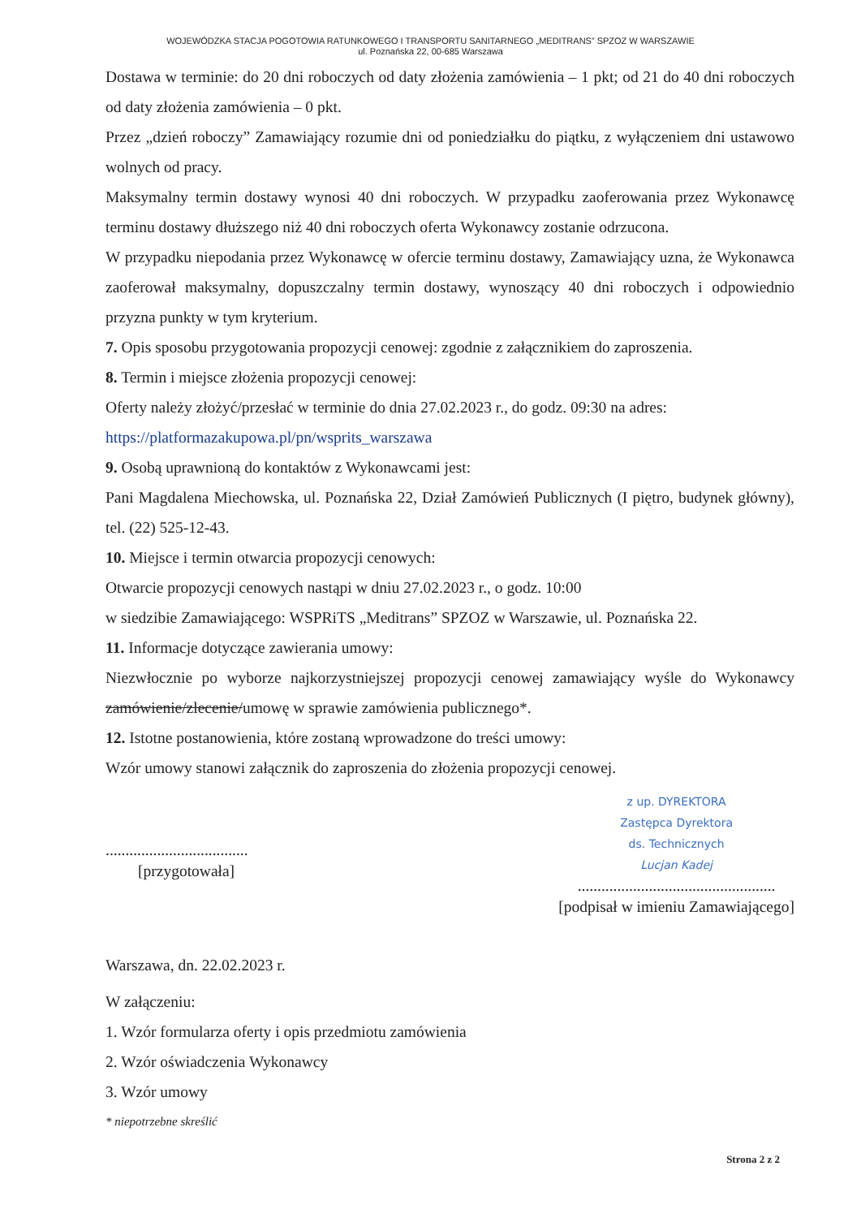WOJEWÓDZKA STACJA POGOTOWIA RATUNKOWEGO I TRANSPORTU SANITARNEGO „MEDITRANS” SPZOZ W WARSZAWIE
ul. Poznańska 22, 00-685 Warszawa
Dostawa w terminie: do 20 dni roboczych od daty złożenia zamówienia – 1 pkt; od 21 do 40 dni roboczych od daty złożenia zamówienia – 0 pkt.
Przez „dzień roboczy” Zamawiający rozumie dni od poniedziałku do piątku, z wyłączeniem dni ustawowo wolnych od pracy.
Maksymalny termin dostawy wynosi 40 dni roboczych. W przypadku zaoferowania przez Wykonawcę terminu dostawy dłuższego niż 40 dni roboczych oferta Wykonawcy zostanie odrzucona.
W przypadku niepodania przez Wykonawcę w ofercie terminu dostawy, Zamawiający uzna, że Wykonawca zaoferował maksymalny, dopuszczalny termin dostawy, wynoszący 40 dni roboczych i odpowiednio przyzna punkty w tym kryterium.
7. Opis sposobu przygotowania propozycji cenowej: zgodnie z załącznikiem do zaproszenia.
8. Termin i miejsce złożenia propozycji cenowej:
Oferty należy złożyć/przesłać w terminie do dnia 27.02.2023 r., do godz. 09:30 na adres:
https://platformazakupowa.pl/pn/wsprits_warszawa
9. Osobą uprawnioną do kontaktów z Wykonawcami jest:
Pani Magdalena Miechowska, ul. Poznańska 22, Dział Zamówień Publicznych (I piętro, budynek główny), tel. (22) 525-12-43.
10. Miejsce i termin otwarcia propozycji cenowych:
Otwarcie propozycji cenowych nastąpi w dniu 27.02.2023 r., o godz. 10:00
w siedzibie Zamawiającego: WSPRiTS „Meditrans” SPZOZ w Warszawie, ul. Poznańska 22.
11. Informacje dotyczące zawierania umowy:
Niezwłocznie po wyborze najkorzystniejszej propozycji cenowej zamawiający wyśle do Wykonawcy zamówienie/zlecenie/umowę w sprawie zamówienia publicznego*.
12. Istotne postanowienia, które zostaną wprowadzone do treści umowy:
Wzór umowy stanowi załącznik do zaproszenia do złożenia propozycji cenowej.
....................................
[przygotowała]
z up. DYREKTORA
Zastępca Dyrektora
ds. Technicznych
Lucjan Kadej
..................................................
[podpisał w imieniu Zamawiającego]
Warszawa, dn. 22.02.2023 r.
W załączeniu:
1. Wzór formularza oferty i opis przedmiotu zamówienia
2. Wzór oświadczenia Wykonawcy
3. Wzór umowy
* niepotrzebne skreślić
Strona 2 z 2